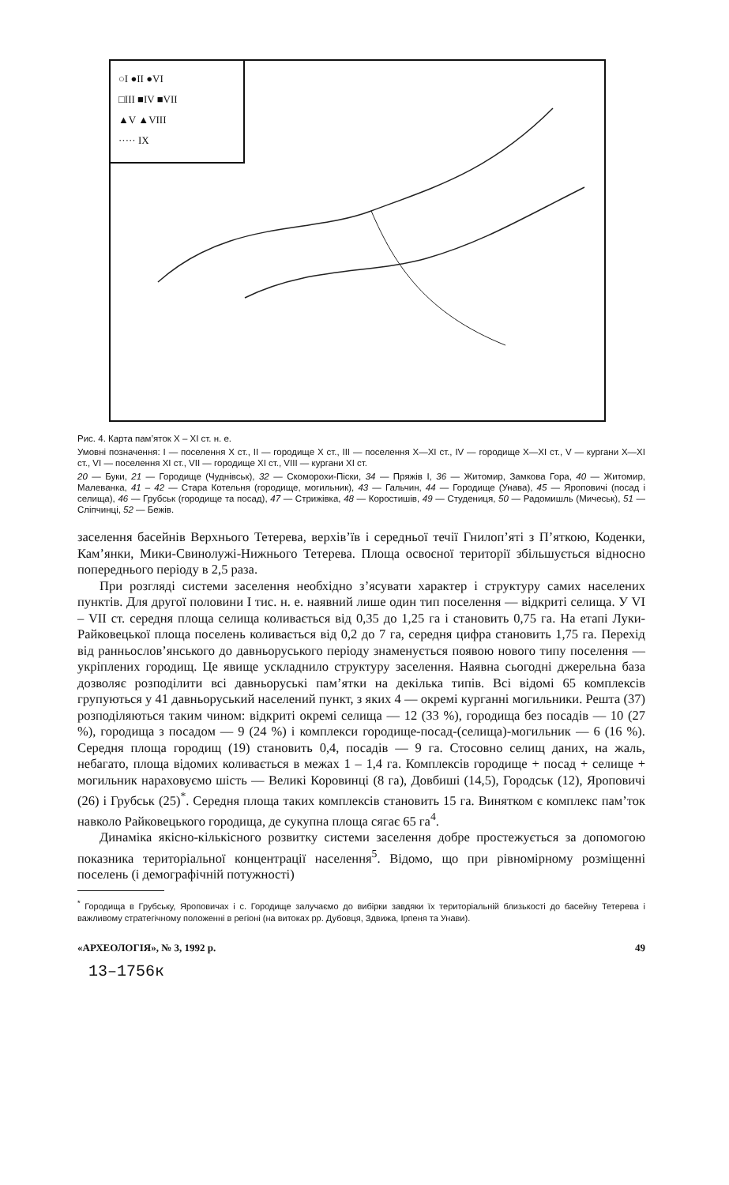○I ●II ●VI
□III ■IV ■VII
▲V ▲VIII
····· IX
Рис. 4. Карта пам’яток X – XI ст. н. е.
Умовні позначення: I — поселення X ст., II — городище X ст., III — поселення X—XI ст., IV — городище X—XI ст., V — кургани X—XI ст., VI — поселення XI ст., VII — городище XI ст., VIII — кургани XI ст.
20 — Буки, 21 — Городище (Чуднівськ), 32 — Скоморохи-Піски, 34 — Пряжів I, 36 — Житомир, Замкова Гора, 40 — Житомир, Малеванка, 41 – 42 — Стара Котельня (городище, могильник), 43 — Гальчин, 44 — Городище (Унава), 45 — Яроповичі (посад і селища), 46 — Грубськ (городище та посад), 47 — Стрижівка, 48 — Коростишів, 49 — Студениця, 50 — Радомишль (Мичеськ), 51 — Сліпчинці, 52 — Бежів.
заселення басейнів Верхнього Тетерева, верхів’їв і середньої течії Гнилоп’яті з П’яткою, Коденки, Кам’янки, Мики-Свинолужі-Нижнього Тетерева. Площа освоєної території збільшується відносно попереднього періоду в 2,5 раза.
При розгляді системи заселення необхідно з’ясувати характер і структуру самих населених пунктів. Для другої половини I тис. н. е. наявний лише один тип поселення — відкриті селища. У VI – VII ст. середня площа селища коливається від 0,35 до 1,25 га і становить 0,75 га. На етапі Луки-Райковецької площа поселень коливається від 0,2 до 7 га, середня цифра становить 1,75 га. Перехід від ранньослов’янського до давньоруського періоду знаменується появою нового типу поселення — укріплених городищ. Це явище ускладнило структуру заселення. Наявна сьогодні джерельна база дозволяє розподілити всі давньоруські пам’ятки на декілька типів. Всі відомі 65 комплексів групуються у 41 давньоруський населений пункт, з яких 4 — окремі курганні могильники. Решта (37) розподіляються таким чином: відкриті окремі селища — 12 (33 %), городища без посадів — 10 (27 %), городища з посадом — 9 (24 %) і комплекси городище-посад-(селища)-могильник — 6 (16 %). Середня площа городищ (19) становить 0,4, посадів — 9 га. Стосовно селищ даних, на жаль, небагато, площа відомих коливається в межах 1 – 1,4 га. Комплексів городище + посад + селище + могильник нараховуємо шість — Великі Коровинці (8 га), Довбиші (14,5), Городськ (12), Яроповичі (26) і Грубськ (25)<sup>*</sup>. Середня площа таких комплексів становить 15 га. Винятком є комплекс пам’ток навколо Райковецького городища, де сукупна площа сягає 65 га<sup>4</sup>.
Динаміка якісно-кількісного розвитку системи заселення добре простежується за допомогою показника територіальної концентрації населення<sup>5</sup>. Відомо, що при рівномірному розміщенні поселень (і демографічній потужності)
<sup>*</sup> Городища в Грубську, Яроповичах і с. Городище залучаємо до вибірки завдяки їх територіальній близькості до басейну Тетерева і важливому стратегічному положенні в регіоні (на витоках рр. Дубовця, Здвижа, Ірпеня та Унави).
«АРХЕОЛОГІЯ», № 3, 1992 р. 49
13–1756к